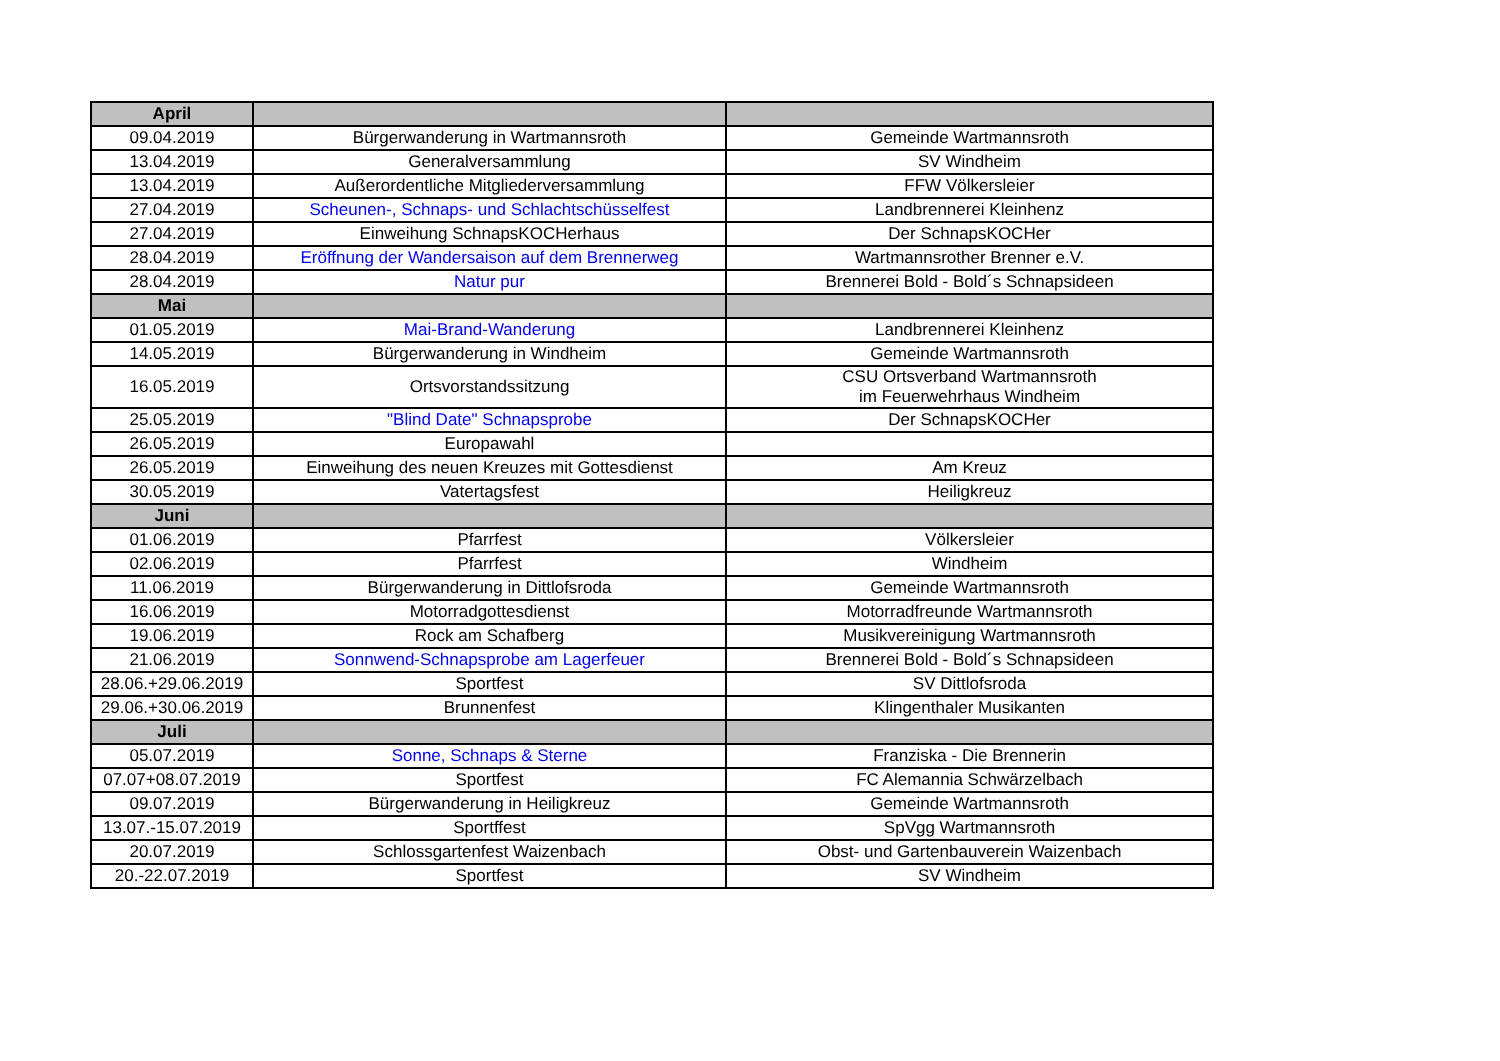| April | | |
| 09.04.2019 | Bürgerwanderung in Wartmannsroth | Gemeinde Wartmannsroth |
| 13.04.2019 | Generalversammlung | SV Windheim |
| 13.04.2019 | Außerordentliche Mitgliederversammlung | FFW Völkersleier |
| 27.04.2019 | Scheunen-, Schnaps- und Schlachtschüsselfest | Landbrennerei Kleinhenz |
| 27.04.2019 | Einweihung SchnapsKOCHerhaus | Der SchnapsKOCHer |
| 28.04.2019 | Eröffnung der Wandersaison auf dem Brennerweg | Wartmannsrother Brenner e.V. |
| 28.04.2019 | Natur pur | Brennerei Bold - Bold´s Schnapsideen |
| Mai | | |
| 01.05.2019 | Mai-Brand-Wanderung | Landbrennerei Kleinhenz |
| 14.05.2019 | Bürgerwanderung in Windheim | Gemeinde Wartmannsroth |
| 16.05.2019 | Ortsvorstandssitzung | CSU Ortsverband Wartmannsroth im Feuerwehrhaus Windheim |
| 25.05.2019 | "Blind Date" Schnapsprobe | Der SchnapsKOCHer |
| 26.05.2019 | Europawahl | |
| 26.05.2019 | Einweihung des neuen Kreuzes mit Gottesdienst | Am Kreuz |
| 30.05.2019 | Vatertagsfest | Heiligkreuz |
| Juni | | |
| 01.06.2019 | Pfarrfest | Völkersleier |
| 02.06.2019 | Pfarrfest | Windheim |
| 11.06.2019 | Bürgerwanderung in Dittlofsroda | Gemeinde Wartmannsroth |
| 16.06.2019 | Motorradgottesdienst | Motorradfreunde Wartmannsroth |
| 19.06.2019 | Rock am Schafberg | Musikvereinigung Wartmannsroth |
| 21.06.2019 | Sonnwend-Schnapsprobe am Lagerfeuer | Brennerei Bold - Bold´s Schnapsideen |
| 28.06.+29.06.2019 | Sportfest | SV Dittlofsroda |
| 29.06.+30.06.2019 | Brunnenfest | Klingenthaler Musikanten |
| Juli | | |
| 05.07.2019 | Sonne, Schnaps & Sterne | Franziska - Die Brennerin |
| 07.07+08.07.2019 | Sportfest | FC Alemannia Schwärzelbach |
| 09.07.2019 | Bürgerwanderung in Heiligkreuz | Gemeinde Wartmannsroth |
| 13.07.-15.07.2019 | Sportffest | SpVgg Wartmannsroth |
| 20.07.2019 | Schlossgartenfest Waizenbach | Obst- und Gartenbauverein Waizenbach |
| 20.-22.07.2019 | Sportfest | SV Windheim |